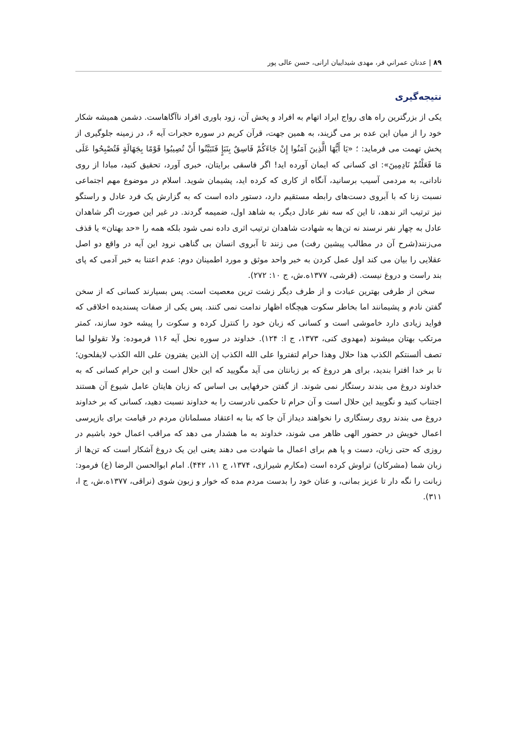۸۹ | عدنان عمراني فر، مهدی شیداییان ارانی، حسن عالی پور
نتیجه‌گیری
یکی از بزرگترین راه های رواج ایراد اتهام به افراد و پخش آن، زود باوری افراد ناآگاهاست. دشمن همیشه شکار خود را از میان این عده بر می گزیند، به همین جهت، قرآن کریم در سوره حجرات آیه ۶، در زمینه جلوگیری از پخش تهمت می فرماید: ؛ «یَا أَیُّهَا الَّذِینَ آمَنُوا إِنْ جَاءَکُمْ فَاسِقٌ بِنَبَإٍ فَتَبَیَّنُوا أَنْ تُصِیبُوا قَوْمًا بِجَهَالَةٍ فَتُصْبِحُوا عَلَى مَا فَعَلْتُمْ نَادِمِینَ»: ای کسانی که ایمان آورده اید! اگر فاسقی برایتان، خبری آورد، تحقیق کنید، مبادا از روی نادانی، به مردمی آسیب برسانید، آنگاه از کاری که کرده اید، پشیمان شوید. اسلام در موضوع مهم اجتماعی نسبت زنا که با آبروی دست‌های رابطه مستقیم دارد، دستور داده است که به گزارش یک فرد عادل و راستگو نیز ترتیب اثر ندهد، تا این که سه نفر عادل دیگر، به شاهد اول، ضمیمه گردند. در غیر این صورت اگر شاهدان عادل به چهار نفر نرسند نه تن‌ها به شهادت شاهدان ترتیب اثری داده نمی شود بلکه همه را «حد بهتان» یا قذف می‌زنند(شرح آن در مطالب پیشین رفت) می زنند تا آبروی انسان بی گناهی نرود این آیه در واقع دو اصل عقلایی را بیان می کند اول عمل کردن به خبر واحد موثق و مورد اطمینان دوم: عدم اعتنا به خبر آدمی که پای بند راست و دروغ نیست. (قرشی، ۱۳۷۷ه.ش، ج ۱۰: ۲۷۲).
سخن از طرفی بهترین عبادت و از طرف دیگر زشت ترین معصیت است. پس بسیارند کسانی که از سخن گفتن نادم و پشیمانند اما بخاطر سکوت هیچگاه اظهار ندامت نمی کنند. پس یکی از صفات پسندیده اخلاقی که فواید زیادی دارد خاموشی است و کسانی که زبان خود را کنترل کرده و سکوت را پیشه خود سازند، کمتر مرتکب بهتان میشوند (مهدوی کنی، ۱۳۷۳، ج ا: ۱۲۴). خداوند در سوره نحل آیه ۱۱۶ فرموده: ولا تقولوا لما تصف ألسنتکم الکذب هذا حلال وهذا حرام لتفتروا على الله الکذب إن الذین یفترون على الله الکذب لایفلحون؛ تا بر خدا افترا بندید، برای هر دروغ که بر زبانتان می آید مگویید که این حلال است و این حرام کسانی که به خداوند دروغ می بندند رستگار نمی شوند. از گفتن حرفهایی بی اساس که زبان هایتان عامل شیوع آن هستند اجتناب کنید و نگویید این حلال است و آن حرام تا حکمی نادرست را به خداوند نسبت دهید، کسانی که بر خداوند دروغ می بندند روی رستگاری را نخواهند دیداز آن جا که بنا به اعتقاد مسلمانان مردم در قیامت برای بازپرسی اعمال خویش در حضور الهی ظاهر می شوند، خداوند به ما هشدار می دهد که مراقب اعمال خود باشیم در روزی که حتی زبان، دست و پا هم برای اعمال ما شهادت می دهند یعنی این یک دروغ آشکار است که تن‌ها از زبان شما (مشرکان) تراوش کرده است (مکارم شیرازی، ۱۳۷۴، ج ۱۱، ۴۴۲). امام ابوالحسن الرضا (ع) فرمود: زبانت را نگه دار تا عزیز بمانی، و عنان خود را بدست مردم مده که خوار و زبون شوی (نراقی، ۱۳۷۷ه.ش، ج ا، ۳۱۱).